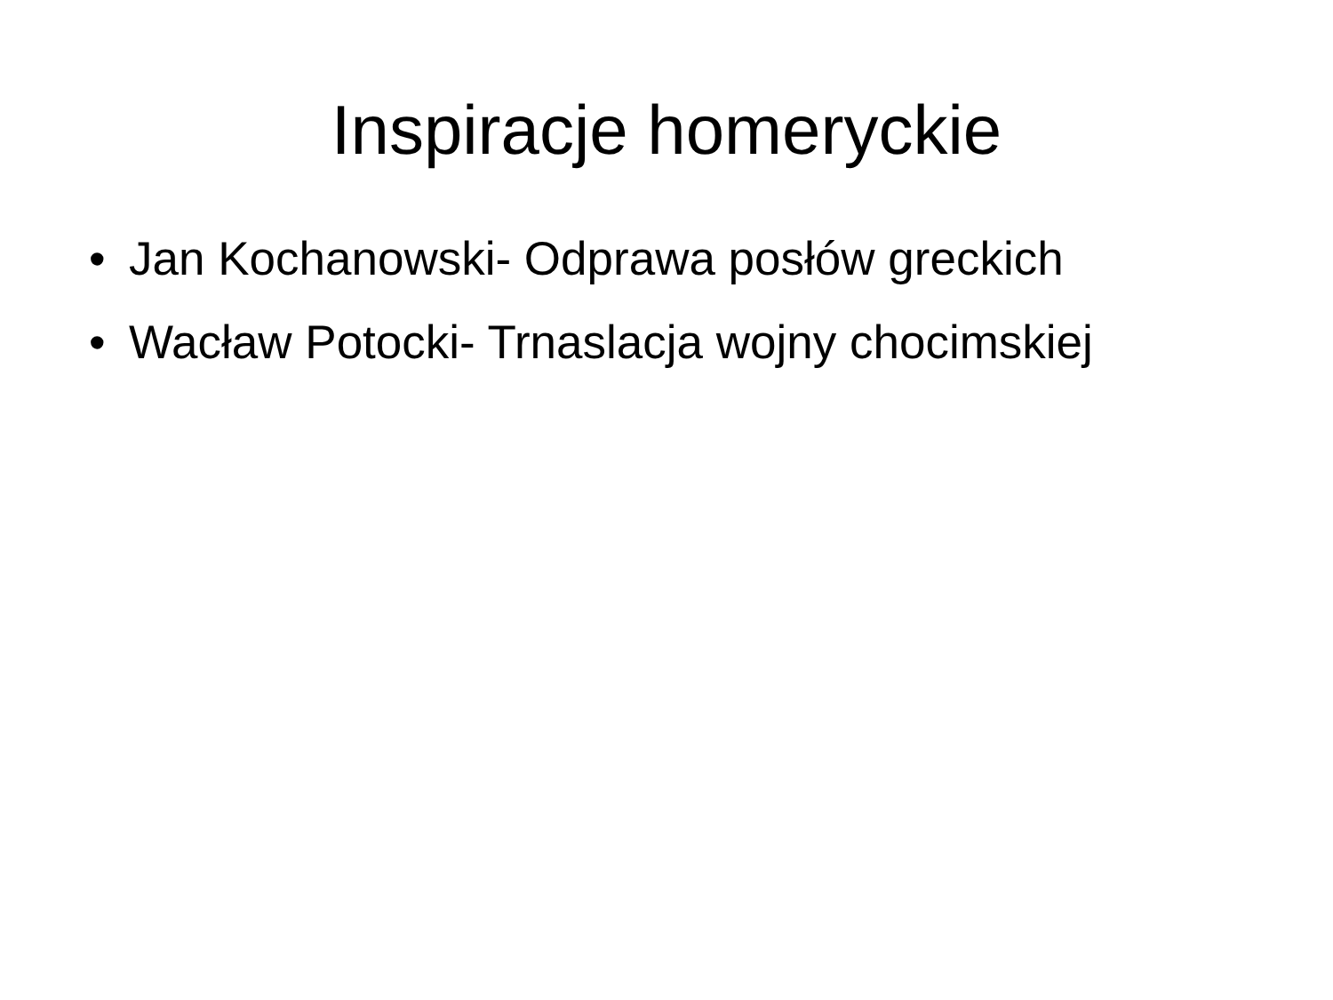Inspiracje homeryckie
• Jan Kochanowski- Odprawa posłów greckich
• Wacław Potocki- Trnaslacja wojny chocimskiej